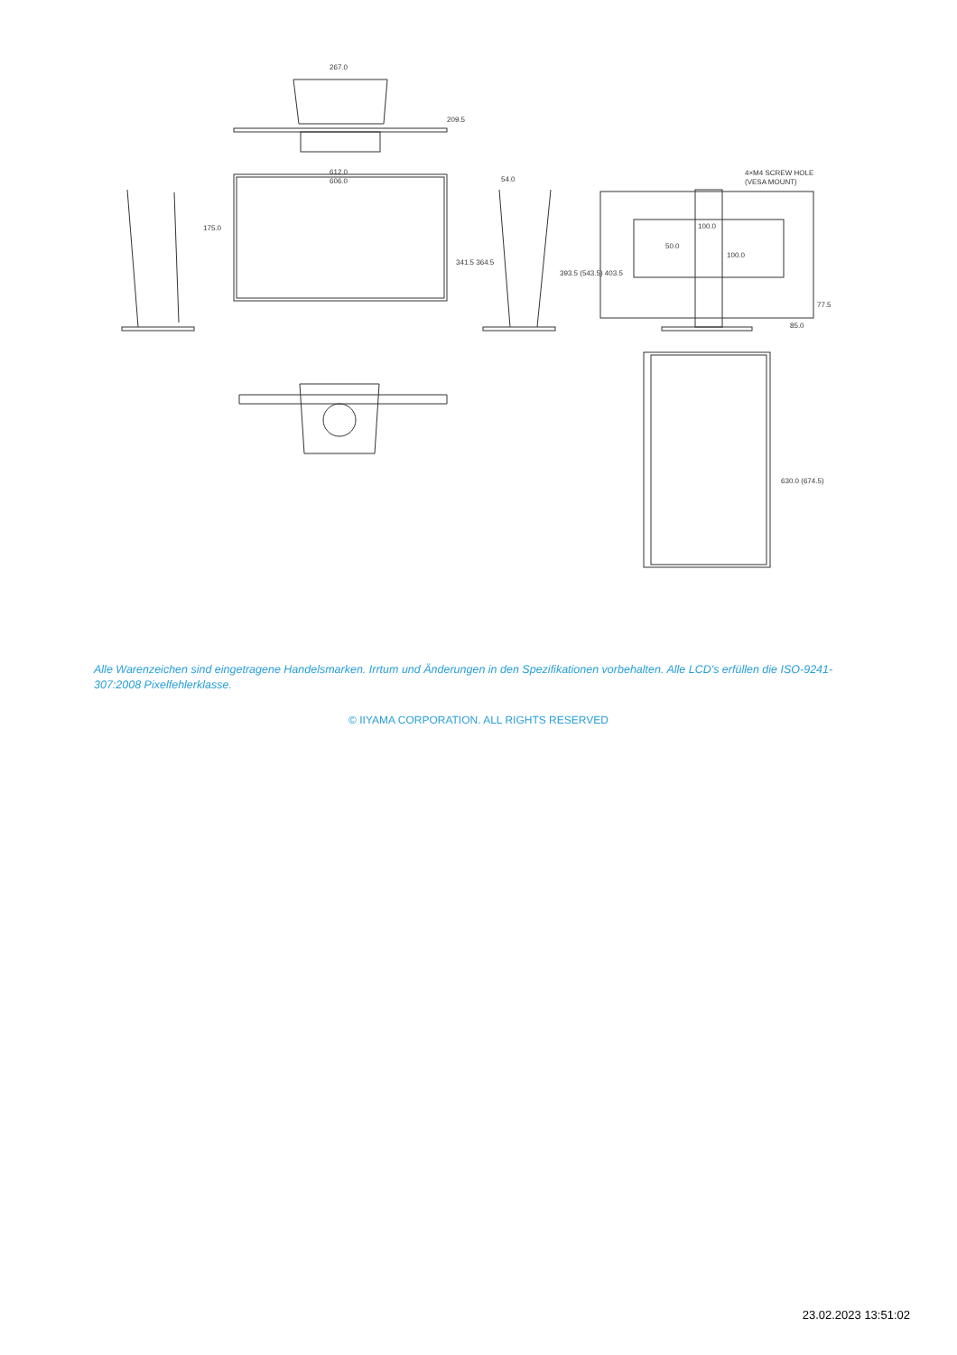267.0
612.0
606.0
54.0
4×M4 SCREW HOLE
(VESA MOUNT)
100.0
85.0
341.5 364.5
393.5 (543.5) 403.5
175.0
630.0 (674.5)
209.5
50.0
100.0
77.5
Alle Warenzeichen sind eingetragene Handelsmarken. Irrtum und Änderungen in den Spezifikationen vorbehalten. Alle LCD's erfüllen die ISO-9241-307:2008 Pixelfehlerklasse.
© IIYAMA CORPORATION. ALL RIGHTS RESERVED
23.02.2023 13:51:02